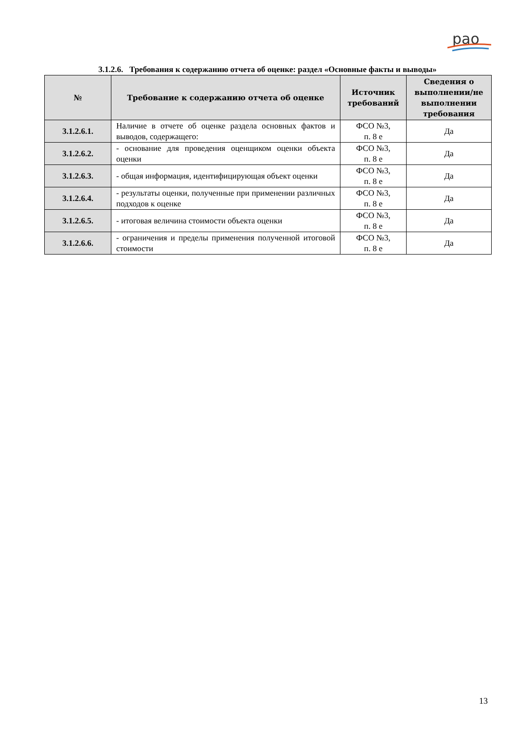рао
3.1.2.6. Требования к содержанию отчета об оценке: раздел «Основные факты и выводы»
| № | Требование к содержанию отчета об оценке | Источник требований | Сведения о выполнении/не выполнении требования |
| --- | --- | --- | --- |
| 3.1.2.6.1. | Наличие в отчете об оценке раздела основных фактов и выводов, содержащего: | ФСО №3, п. 8 е | Да |
| 3.1.2.6.2. | - основание для проведения оценщиком оценки объекта оценки | ФСО №3, п. 8 е | Да |
| 3.1.2.6.3. | - общая информация, идентифицирующая объект оценки | ФСО №3, п. 8 е | Да |
| 3.1.2.6.4. | - результаты оценки, полученные при применении различных подходов к оценке | ФСО №3, п. 8 е | Да |
| 3.1.2.6.5. | - итоговая величина стоимости объекта оценки | ФСО №3, п. 8 е | Да |
| 3.1.2.6.6. | - ограничения и пределы применения полученной итоговой стоимости | ФСО №3, п. 8 е | Да |
13